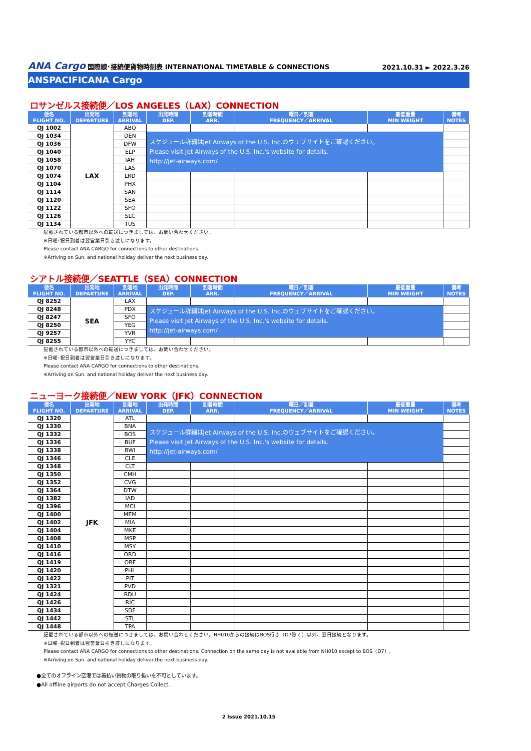ANA Cargo 国際線･接続便貨物時刻表 INTERNATIONAL TIMETABLE & CONNECTIONS 2021.10.31 ► 2022.3.26
ANSPACIFICANA Cargo
ロサンゼルス接続便／LOS ANGELES（LAX）CONNECTION
| 便名 FLIGHT NO. | 出発地 DEPARTURE | 到着地 ARRIVAL | 出発時間 DEP. | 到着時間 ARR. | 曜日／到着 FREQUENCY／ARRIVAL | 最低重量 MIN WEIGHT | 備考 NOTES |
| --- | --- | --- | --- | --- | --- | --- | --- |
| QJ 1002 | LAX | ABQ | | | | | |
| QJ 1034 | | DEN | スケジュール詳細はJet Airways of the U.S. Inc.のウェブサイトをご確認ください。 Please visit Jet Airways of the U.S. Inc.'s website for details. http://jet-airways.com/ | | | | |
| QJ 1036 | | DFW | | | | | |
| QJ 1040 | | ELP | | | | | |
| QJ 1058 | | IAH | | | | | |
| QJ 1070 | | LAS | | | | | |
| QJ 1074 | | LRD | | | | | |
| QJ 1104 | | PHX | | | | | |
| QJ 1114 | | SAN | | | | | |
| QJ 1120 | | SEA | | | | | |
| QJ 1122 | | SFO | | | | | |
| QJ 1126 | | SLC | | | | | |
| QJ 1134 | | TUS | | | | | |
記載されている都市以外への転送につきましては、お問い合わせください。
※日曜･祝日到着は翌営業日引き渡しになります。
Please contact ANA CARGO for connections to other destinations.
※Arriving on Sun. and national holiday deliver the next business day.
シアトル接続便／SEATTLE（SEA）CONNECTION
| 便名 FLIGHT NO. | 出発地 DEPARTURE | 到着地 ARRIVAL | 出発時間 DEP. | 到着時間 ARR. | 曜日／到着 FREQUENCY／ARRIVAL | 最低重量 MIN WEIGHT | 備考 NOTES |
| --- | --- | --- | --- | --- | --- | --- | --- |
| QJ 8252 | SEA | LAX | | | | | |
| QJ 8248 | | PDX | スケジュール詳細はJet Airways of the U.S. Inc.のウェブサイトをご確認ください。 Please visit Jet Airways of the U.S. Inc.'s website for details. http://jet-airways.com/ | | | | |
| QJ 8247 | | SFO | | | | | |
| QJ 8250 | | YEG | | | | | |
| QJ 9257 | | YVR | | | | | |
| QJ 8255 | | YYC | | | | | |
記載されている都市以外への転送につきましては、お問い合わせください。
※日曜･祝日到着は翌営業日引き渡しになります。
Please contact ANA CARGO for connections to other destinations.
※Arriving on Sun. and national holiday deliver the next business day.
ニューヨーク接続便／NEW YORK（JFK）CONNECTION
| 便名 FLIGHT NO. | 出発地 DEPARTURE | 到着地 ARRIVAL | 出発時間 DEP. | 到着時間 ARR. | 曜日／到着 FREQUENCY／ARRIVAL | 最低重量 MIN WEIGHT | 備考 NOTES |
| --- | --- | --- | --- | --- | --- | --- | --- |
| QJ 1320 | JFK | ATL | | | | | |
| QJ 1330 | | BNA | スケジュール詳細はJet Airways of the U.S. Inc.のウェブサイトをご確認ください。 Please visit Jet Airways of the U.S. Inc.'s website for details. http://jet-airways.com/ | | | | |
| QJ 1332 | | BOS | | | | | |
| QJ 1336 | | BUF | | | | | |
| QJ 1338 | | BWI | | | | | |
| QJ 1346 | | CLE | | | | | |
| QJ 1348 | | CLT | | | | | |
| QJ 1350 | | CMH | | | | | |
| QJ 1352 | | CVG | | | | | |
| QJ 1364 | | DTW | | | | | |
| QJ 1382 | | IAD | | | | | |
| QJ 1396 | | MCI | | | | | |
| QJ 1400 | | MEM | | | | | |
| QJ 1402 | | MIA | | | | | |
| QJ 1404 | | MKE | | | | | |
| QJ 1408 | | MSP | | | | | |
| QJ 1410 | | MSY | | | | | |
| QJ 1416 | | ORD | | | | | |
| QJ 1419 | | ORF | | | | | |
| QJ 1420 | | PHL | | | | | |
| QJ 1422 | | PIT | | | | | |
| QJ 1321 | | PVD | | | | | |
| QJ 1424 | | RDU | | | | | |
| QJ 1426 | | RIC | | | | | |
| QJ 1434 | | SDF | | | | | |
| QJ 1442 | | STL | | | | | |
| QJ 1448 | | TPA | | | | | |
記載されている都市以外への転送につきましては、お問い合わせください。NH010からの接続はBOS行き（D7除く）以外、翌日接続となります。
※日曜･祝日到着は翌営業日引き渡しになります。
Please contact ANA CARGO for connections to other destinations. Connection on the same day is not available from NH010 except to BOS（D7）.
※Arriving on Sun. and national holiday deliver the next business day.
●全てのオフライン空港では着払い貨物の取り扱いを不可としています。
●All offline airports do not accept Charges Collect.
2 Issue 2021.10.15